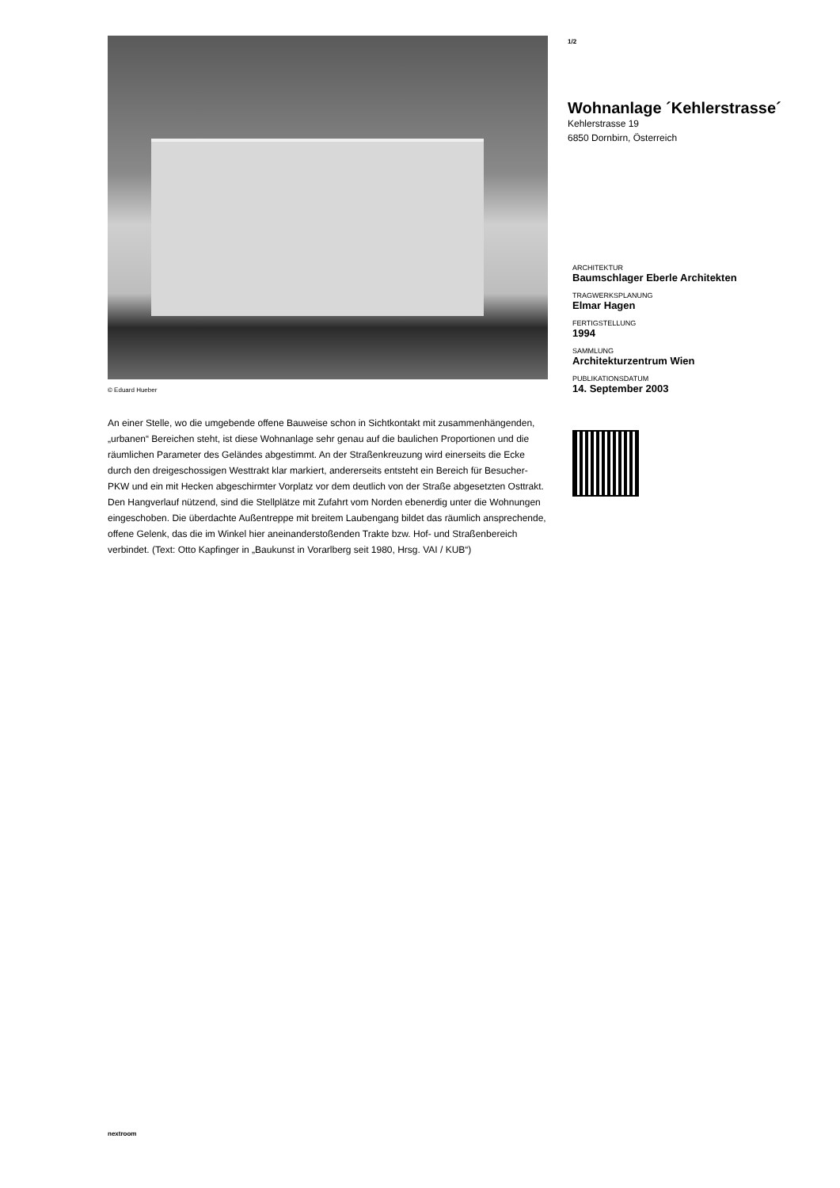© Eduard Hueber
An einer Stelle, wo die umgebende offene Bauweise schon in Sichtkontakt mit zusammenhängenden, „urbanen“ Bereichen steht, ist diese Wohnanlage sehr genau auf die baulichen Proportionen und die räumlichen Parameter des Geländes abgestimmt. An der Straßenkreuzung wird einerseits die Ecke durch den dreigeschossigen Westtrakt klar markiert, andererseits entsteht ein Bereich für Besucher-PKW und ein mit Hecken abgeschirmter Vorplatz vor dem deutlich von der Straße abgesetzten Osttrakt.
Den Hangverlauf nützend, sind die Stellplätze mit Zufahrt vom Norden ebenerdig unter die Wohnungen eingeschoben. Die überdachte Außentreppe mit breitem Laubengang bildet das räumlich ansprechende, offene Gelenk, das die im Winkel hier aneinanderstoßenden Trakte bzw. Hof- und Straßenbereich verbindet. (Text: Otto Kapfinger in „Baukunst in Vorarlberg seit 1980, Hrsg. VAI / KUB“)
1/2
Wohnanlage ´Kehlerstrasse´
Kehlerstrasse 19
6850 Dornbirn, Österreich
ARCHITEKTUR
Baumschlager Eberle Architekten
TRAGWERKSPLANUNG
Elmar Hagen
FERTIGSTELLUNG
1994
SAMMLUNG
Architekturzentrum Wien
PUBLIKATIONSDATUM
14. September 2003
nextroom